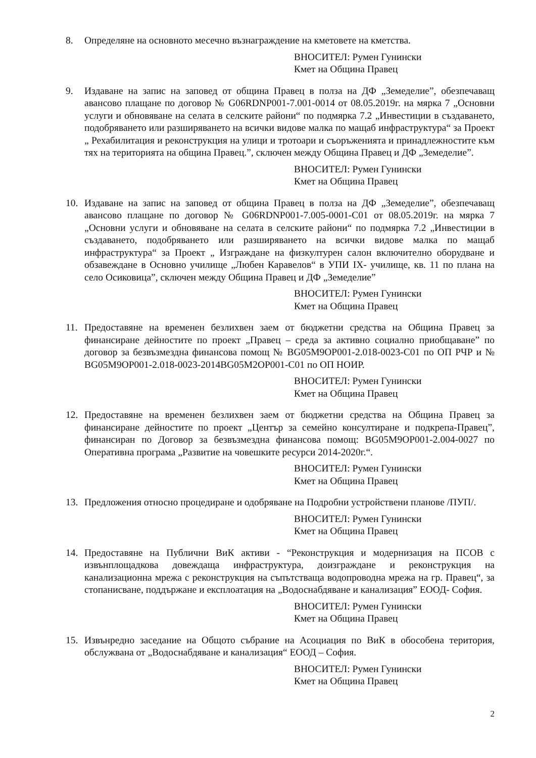8. Определяне на основното месечно възнаграждение на кметовете на кметства.
ВНОСИТЕЛ: Румен Гунински
Кмет на Община Правец
9. Издаване на запис на заповед от община Правец в полза на ДФ „Земеделие”, обезпечаващ авансово плащане по договор № G06RDNP001-7.001-0014 от 08.05.2019г. на мярка 7 „Основни услуги и обновяване на селата в селските райони“ по подмярка 7.2 „Инвестиции в създаването, подобряването или разширяването на всички видове малка по мащаб инфраструктура“ за Проект „ Рехабилитация и реконструкция на улици и тротоари и съоръженията и принадлежностите към тях на територията на община Правец.”, сключен между Община Правец и ДФ „Земеделие”.
ВНОСИТЕЛ: Румен Гунински
Кмет на Община Правец
10. Издаване на запис на заповед от община Правец в полза на ДФ „Земеделие”, обезпечаващ авансово плащане по договор № G06RDNP001-7.005-0001-C01 от 08.05.2019г. на мярка 7 „Основни услуги и обновяване на селата в селските райони“ по подмярка 7.2 „Инвестиции в създаването, подобряването или разширяването на всички видове малка по мащаб инфраструктура“ за Проект „ Изграждане на физкултурен салон включително оборудване и обзавеждане в Основно училище „Любен Каравелов“ в УПИ IX- училище, кв. 11 по плана на село Осиковица”, сключен между Община Правец и ДФ „Земеделие”
ВНОСИТЕЛ: Румен Гунински
Кмет на Община Правец
11. Предоставяне на временен безлихвен заем от бюджетни средства на Община Правец за финансиране дейностите по проект „Правец – среда за активно социално приобщаване” по договор за безвъзмездна финансова помощ № BG05M9OP001-2.018-0023-C01 по ОП РЧР и № BG05M9OP001-2.018-0023-2014BG05M2OP001-C01 по ОП НОИР.
ВНОСИТЕЛ: Румен Гунински
Кмет на Община Правец
12. Предоставяне на временен безлихвен заем от бюджетни средства на Община Правец за финансиране дейностите по проект „Център за семейно консултиране и подкрепа-Правец”, финансиран по Договор за безвъзмездна финансова помощ: BG05M9OP001-2.004-0027 по Оперативна програма „Развитие на човешките ресурси 2014-2020г.“.
ВНОСИТЕЛ: Румен Гунински
Кмет на Община Правец
13. Предложения относно процедиране и одобряване на Подробни устройствени планове /ПУП/.
ВНОСИТЕЛ: Румен Гунински
Кмет на Община Правец
14. Предоставяне на Публични ВиК активи - “Реконструкция и модернизация на ПСОВ с извънплощадкова довеждаща инфраструктура, доизграждане и реконструкция на канализационна мрежа с реконструкция на съпътстваща водопроводна мрежа на гр. Правец“, за стопанисване, поддържане и експлоатация на „Водоснабдяване и канализация” ЕООД- София.
ВНОСИТЕЛ: Румен Гунински
Кмет на Община Правец
15. Извънредно заседание на Общото събрание на Асоциация по ВиК в обособена територия, обслужвана от „Водоснабдяване и канализация“ ЕООД – София.
ВНОСИТЕЛ: Румен Гунински
Кмет на Община Правец
2